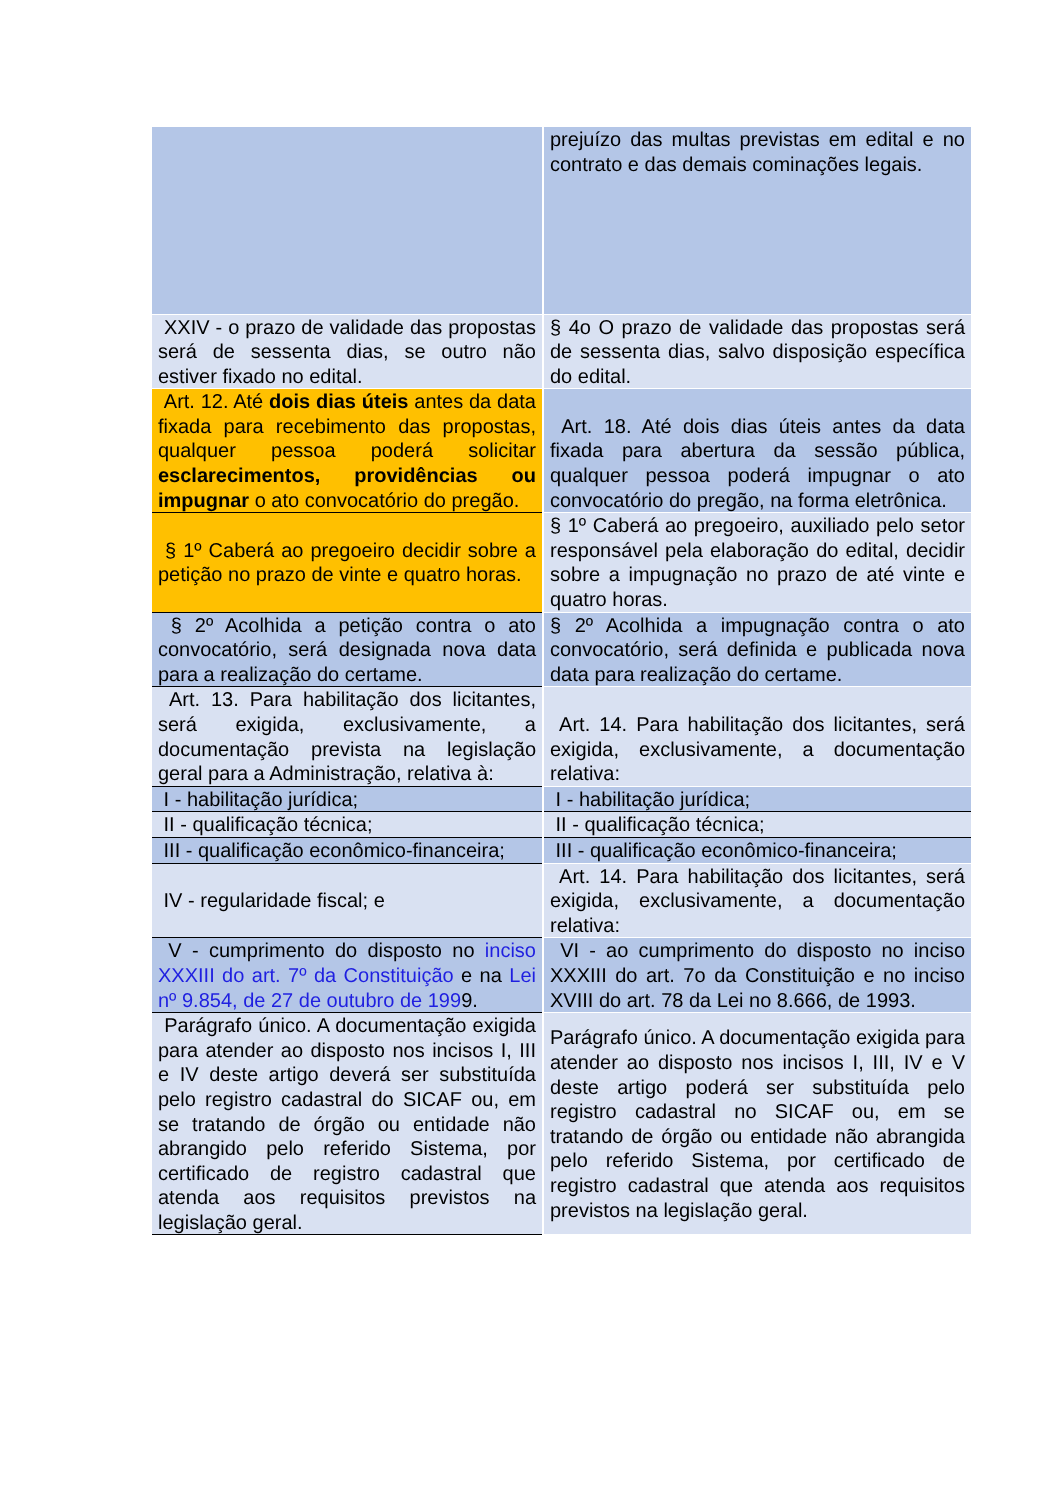| | prejuízo das multas previstas em edital e no contrato e das demais cominações legais. |
| XXIV - o prazo de validade das propostas será de sessenta dias, se outro não estiver fixado no edital. | § 4o O prazo de validade das propostas será de sessenta dias, salvo disposição específica do edital. |
| Art. 12. Até dois dias úteis antes da data fixada para recebimento das propostas, qualquer pessoa poderá solicitar esclarecimentos, providências ou impugnar o ato convocatório do pregão. | Art. 18. Até dois dias úteis antes da data fixada para abertura da sessão pública, qualquer pessoa poderá impugnar o ato convocatório do pregão, na forma eletrônica. |
| § 1º Caberá ao pregoeiro decidir sobre a petição no prazo de vinte e quatro horas. | § 1º Caberá ao pregoeiro, auxiliado pelo setor responsável pela elaboração do edital, decidir sobre a impugnação no prazo de até vinte e quatro horas. |
| § 2º Acolhida a petição contra o ato convocatório, será designada nova data para a realização do certame. | § 2º Acolhida a impugnação contra o ato convocatório, será definida e publicada nova data para realização do certame. |
| Art. 13. Para habilitação dos licitantes, será exigida, exclusivamente, a documentação prevista na legislação geral para a Administração, relativa à: | Art. 14. Para habilitação dos licitantes, será exigida, exclusivamente, a documentação relativa: |
| I - habilitação jurídica; | I - habilitação jurídica; |
| II - qualificação técnica; | II - qualificação técnica; |
| III - qualificação econômico-financeira; | III - qualificação econômico-financeira; |
| IV - regularidade fiscal; e | Art. 14. Para habilitação dos licitantes, será exigida, exclusivamente, a documentação relativa: |
| V - cumprimento do disposto no inciso XXXIII do art. 7º da Constituição e na Lei nº 9.854, de 27 de outubro de 199 9. | VI - ao cumprimento do disposto no inciso XXXIII do art. 7o da Constituição e no inciso XVIII do art. 78 da Lei no 8.666, de 1993. |
| Parágrafo único. A documentação exigida para atender ao disposto nos incisos I, III e IV deste artigo deverá ser substituída pelo registro cadastral do SICAF ou, em se tratando de órgão ou entidade não abrangido pelo referido Sistema, por certificado de registro cadastral que atenda aos requisitos previstos na legislação geral. | Parágrafo único. A documentação exigida para atender ao disposto nos incisos I, III, IV e V deste artigo poderá ser substituída pelo registro cadastral no SICAF ou, em se tratando de órgão ou entidade não abrangida pelo referido Sistema, por certificado de registro cadastral que atenda aos requisitos previstos na legislação geral. |